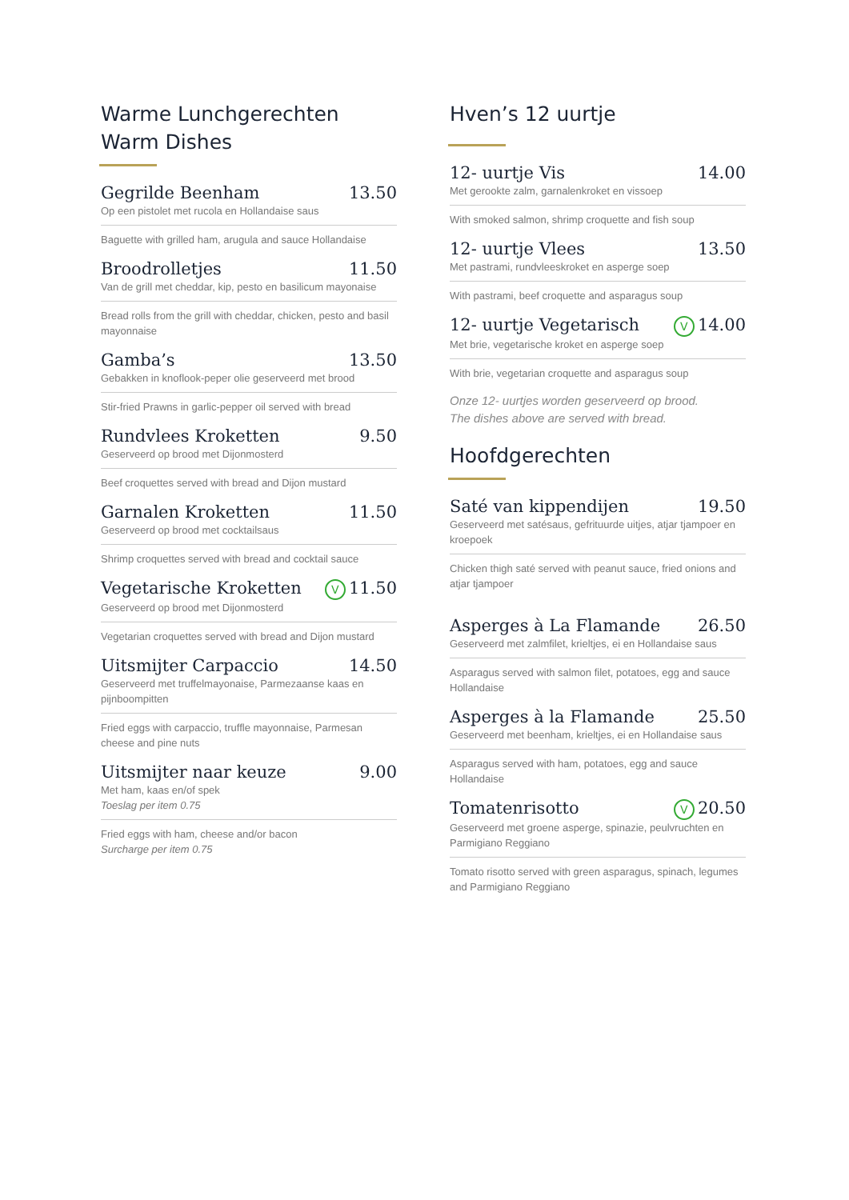Warme Lunchgerechten
Warm Dishes
Gegrilde Beenham 13.50
Op een pistolet met rucola en Hollandaise saus
Baguette with grilled ham, arugula and sauce Hollandaise
Broodrolletjes 11.50
Van de grill met cheddar, kip, pesto en basilicum mayonaise
Bread rolls from the grill with cheddar, chicken, pesto and basil mayonnaise
Gamba’s 13.50
Gebakken in knoflook-peper olie geserveerd met brood
Stir-fried Prawns in garlic-pepper oil served with bread
Rundvlees Kroketten 9.50
Geserveerd op brood met Dijonmosterd
Beef croquettes served with bread and Dijon mustard
Garnalen Kroketten 11.50
Geserveerd op brood met cocktailsaus
Shrimp croquettes served with bread and cocktail sauce
Vegetarische Kroketten V 11.50
Geserveerd op brood met Dijonmosterd
Vegetarian croquettes served with bread and Dijon mustard
Uitsmijter Carpaccio 14.50
Geserveerd met truffelmayonaise, Parmezaanse kaas en pijnboompitten
Fried eggs with carpaccio, truffle mayonnaise, Parmesan cheese and pine nuts
Uitsmijter naar keuze 9.00
Met ham, kaas en/of spek
Toeslag per item 0.75
Fried eggs with ham, cheese and/or bacon
Surcharge per item 0.75
Hven’s 12 uurtje
12- uurtje Vis 14.00
Met gerookte zalm, garnalenkroket en vissoep
With smoked salmon, shrimp croquette and fish soup
12- uurtje Vlees 13.50
Met pastrami, rundvleeskroket en asperge soep
With pastrami, beef croquette and asparagus soup
12- uurtje Vegetarisch V 14.00
Met brie, vegetarische kroket en asperge soep
With brie, vegetarian croquette and asparagus soup
Onze 12- uurtjes worden geserveerd op brood.
The dishes above are served with bread.
Hoofdgerechten
Saté van kippendijen 19.50
Geserveerd met satésaus, gefrituurde uitjes, atjar tjampoer en kroepoek
Chicken thigh saté served with peanut sauce, fried onions and atjar tjampoer
Asperges à La Flamande 26.50
Geserveerd met zalmfilet, krieltjes, ei en Hollandaise saus
Asparagus served with salmon filet, potatoes, egg and sauce Hollandaise
Asperges à la Flamande 25.50
Geserveerd met beenham, krieltjes, ei en Hollandaise saus
Asparagus served with ham, potatoes, egg and sauce Hollandaise
Tomatenrisotto V 20.50
Geserveerd met groene asperge, spinazie, peulvruchten en Parmigiano Reggiano
Tomato risotto served with green asparagus, spinach, legumes and Parmigiano Reggiano